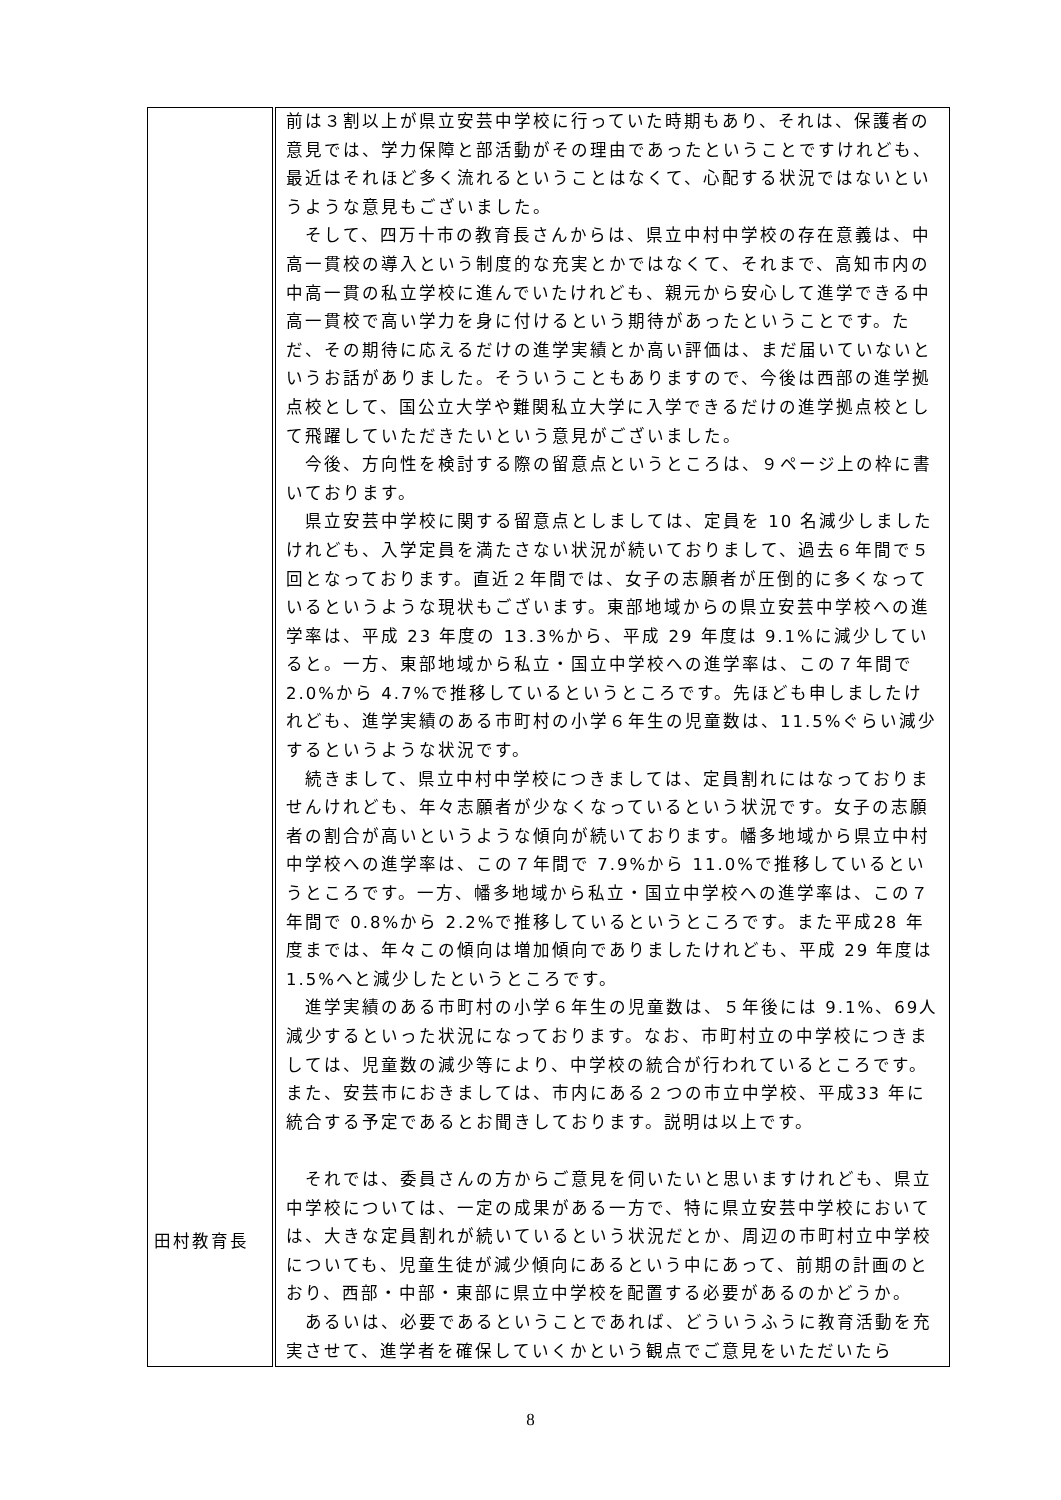| 田村教育長 | 前は３割以上が県立安芸中学校に行っていた時期もあり、それは、保護者の意見では、学力保障と部活動がその理由であったということですけれども、最近はそれほど多く流れるということはなくて、心配する状況ではないというような意見もございました。 そして、四万十市の教育長さんからは、県立中村中学校の存在意義は、中高一貫校の導入という制度的な充実とかではなくて、それまで、高知市内の中高一貫の私立学校に進んでいたけれども、親元から安心して進学できる中高一貫校で高い学力を身に付けるという期待があったということです。ただ、その期待に応えるだけの進学実績とか高い評価は、まだ届いていないというお話がありました。そういうこともありますので、今後は西部の進学拠点校として、国公立大学や難関私立大学に入学できるだけの進学拠点校として飛躍していただきたいという意見がございました。 今後、方向性を検討する際の留意点というところは、９ページ上の枠に書いております。 県立安芸中学校に関する留意点としましては、定員を 10 名減少しましたけれども、入学定員を満たさない状況が続いておりまして、過去６年間で５回となっております。直近２年間では、女子の志願者が圧倒的に多くなっているというような現状もございます。東部地域からの県立安芸中学校への進学率は、平成 23 年度の 13.3%から、平成 29 年度は 9.1%に減少していると。一方、東部地域から私立・国立中学校への進学率は、この７年間で 2.0%から 4.7%で推移しているというところです。先ほども申しましたけれども、進学実績のある市町村の小学６年生の児童数は、11.5%ぐらい減少するというような状況です。 続きまして、県立中村中学校につきましては、定員割れにはなっておりませんけれども、年々志願者が少なくなっているという状況です。女子の志願者の割合が高いというような傾向が続いております。幡多地域から県立中村中学校への進学率は、この７年間で 7.9%から 11.0%で推移しているというところです。一方、幡多地域から私立・国立中学校への進学率は、この７年間で 0.8%から 2.2%で推移しているというところです。また平成28 年度までは、年々この傾向は増加傾向でありましたけれども、平成 29 年度は 1.5%へと減少したというところです。 進学実績のある市町村の小学６年生の児童数は、５年後には 9.1%、69人減少するといった状況になっております。なお、市町村立の中学校につきましては、児童数の減少等により、中学校の統合が行われているところです。また、安芸市におきましては、市内にある２つの市立中学校、平成33 年に統合する予定であるとお聞きしております。説明は以上です。 それでは、委員さんの方からご意見を伺いたいと思いますけれども、県立中学校については、一定の成果がある一方で、特に県立安芸中学校においては、大きな定員割れが続いているという状況だとか、周辺の市町村立中学校についても、児童生徒が減少傾向にあるという中にあって、前期の計画のとおり、西部・中部・東部に県立中学校を配置する必要があるのかどうか。 あるいは、必要であるということであれば、どういうふうに教育活動を充実させて、進学者を確保していくかという観点でご意見をいただいたら |
8